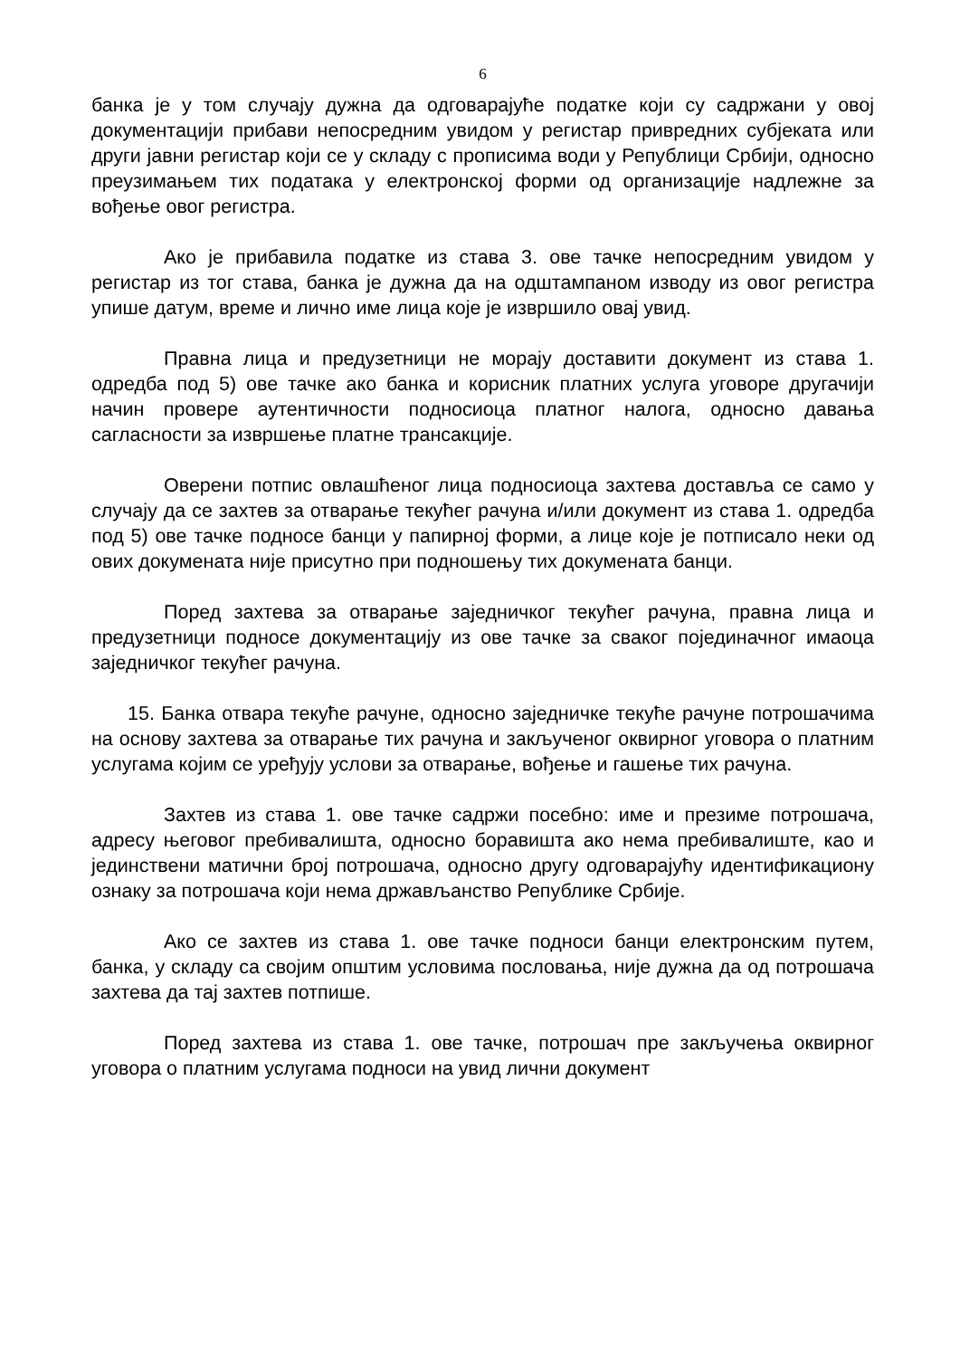6
банка је у том случају дужна да одговарајуће податке који су садржани у овој документацији прибави непосредним увидом у регистар привредних субјеката или други јавни регистар који се у складу с прописима води у Републици Србији, односно преузимањем тих података у електронској форми од организације надлежне за вођење овог регистра.
Ако је прибавила податке из става 3. ове тачке непосредним увидом у регистар из тог става, банка је дужна да на одштампаном изводу из овог регистра упише датум, време и лично име лица које је извршило овај увид.
Правна лица и предузетници не морају доставити документ из става 1. одредба под 5) ове тачке ако банка и корисник платних услуга уговоре другачији начин провере аутентичности подносиоца платног налога, односно давања сагласности за извршење платне трансакције.
Оверени потпис овлашћеног лица подносиоца захтева доставља се само у случају да се захтев за отварање текућег рачуна и/или документ из става 1. одредба под 5) ове тачке подносе банци у папирној форми, а лице које је потписало неки од ових докумената није присутно при подношењу тих докумената банци.
Поред захтева за отварање заједничког текућег рачуна, правна лица и предузетници подносе документацију из ове тачке за сваког појединачног имаоца заједничког текућег рачуна.
15. Банка отвара текуће рачуне, односно заједничке текуће рачуне потрошачима на основу захтева за отварање тих рачуна и закљученог оквирног уговора о платним услугама којим се уређују услови за отварање, вођење и гашење тих рачуна.
Захтев из става 1. ове тачке садржи посебно: име и презиме потрошача, адресу његовог пребивалишта, односно боравишта ако нема пребивалиште, као и јединствени матични број потрошача, односно другу одговарајућу идентификациону ознаку за потрошача који нема држављанство Републике Србије.
Ако се захтев из става 1. ове тачке подноси банци електронским путем, банка, у складу са својим општим условима пословања, није дужна да од потрошача захтева да тај захтев потпише.
Поред захтева из става 1. ове тачке, потрошач пре закључења оквирног уговора о платним услугама подноси на увид лични документ